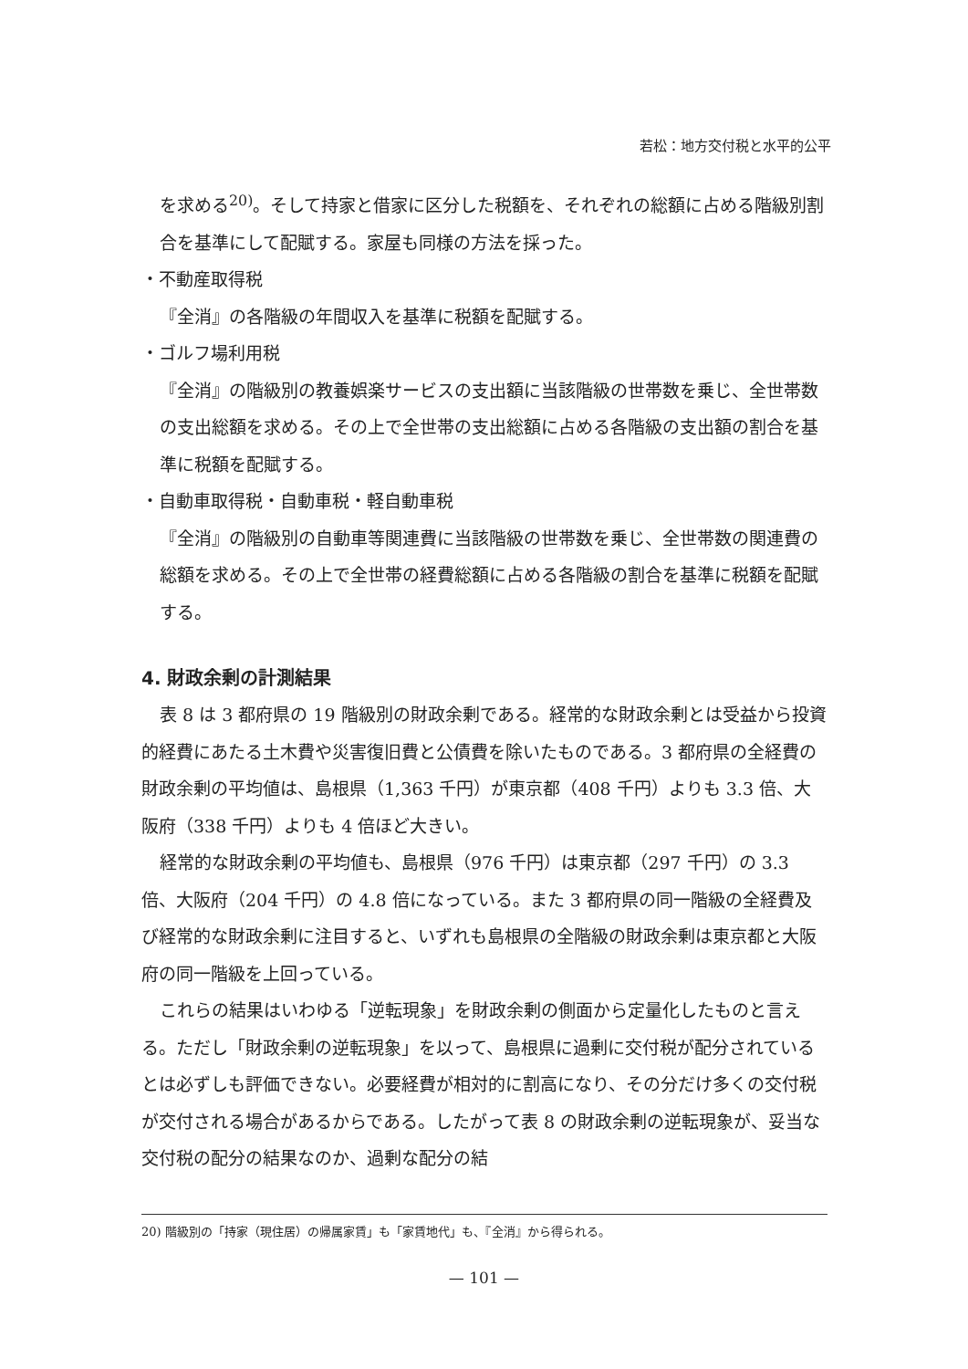若松：地方交付税と水平的公平
を求める<sup>20)</sup>。そして持家と借家に区分した税額を、それぞれの総額に占める階級別割合を基準にして配賦する。家屋も同様の方法を採った。
・不動産取得税
『全消』の各階級の年間収入を基準に税額を配賦する。
・ゴルフ場利用税
『全消』の階級別の教養娯楽サービスの支出額に当該階級の世帯数を乗じ、全世帯数の支出総額を求める。その上で全世帯の支出総額に占める各階級の支出額の割合を基準に税額を配賦する。
・自動車取得税・自動車税・軽自動車税
『全消』の階級別の自動車等関連費に当該階級の世帯数を乗じ、全世帯数の関連費の総額を求める。その上で全世帯の経費総額に占める各階級の割合を基準に税額を配賦する。
4. 財政余剰の計測結果
表 8 は 3 都府県の 19 階級別の財政余剰である。経常的な財政余剰とは受益から投資的経費にあたる土木費や災害復旧費と公債費を除いたものである。3 都府県の全経費の財政余剰の平均値は、島根県（1,363 千円）が東京都（408 千円）よりも 3.3 倍、大阪府（338 千円）よりも 4 倍ほど大きい。
経常的な財政余剰の平均値も、島根県（976 千円）は東京都（297 千円）の 3.3 倍、大阪府（204 千円）の 4.8 倍になっている。また 3 都府県の同一階級の全経費及び経常的な財政余剰に注目すると、いずれも島根県の全階級の財政余剰は東京都と大阪府の同一階級を上回っている。
これらの結果はいわゆる「逆転現象」を財政余剰の側面から定量化したものと言える。ただし「財政余剰の逆転現象」を以って、島根県に過剰に交付税が配分されているとは必ずしも評価できない。必要経費が相対的に割高になり、その分だけ多くの交付税が交付される場合があるからである。したがって表 8 の財政余剰の逆転現象が、妥当な交付税の配分の結果なのか、過剰な配分の結
20) 階級別の「持家（現住居）の帰属家賃」も「家賃地代」も、『全消』から得られる。
— 101 —